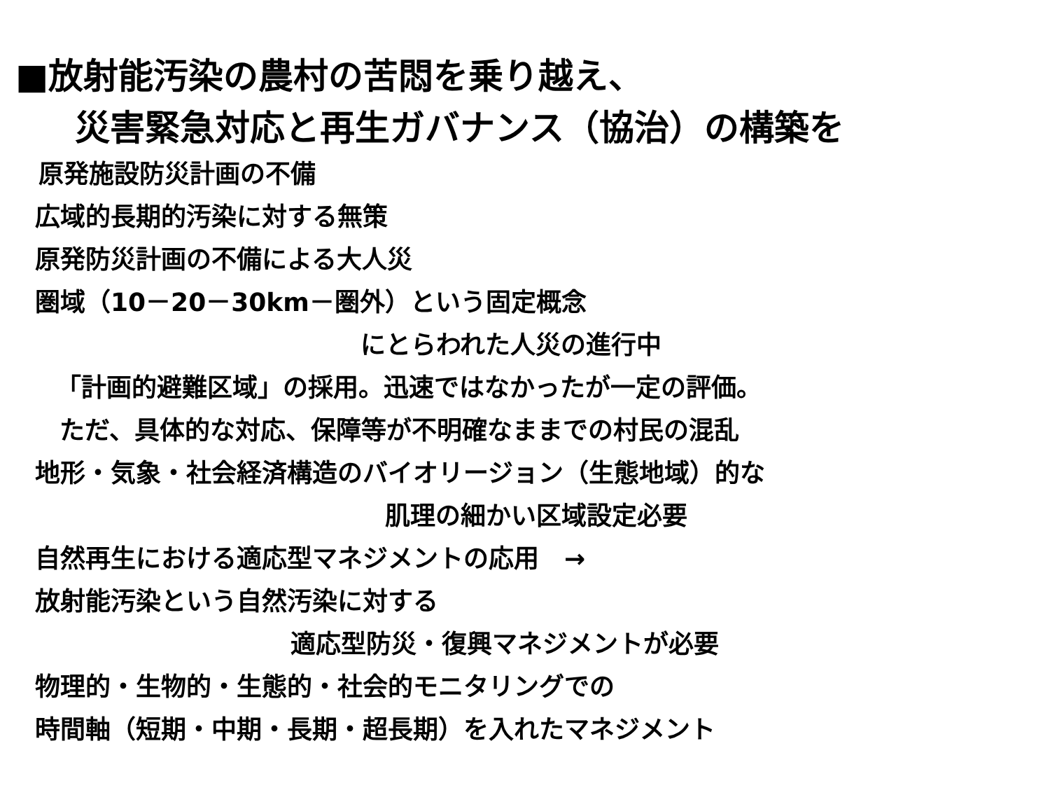■放射能汚染の農村の苦悶を乗り越え、
災害緊急対応と再生ガバナンス（協治）の構築を
原発施設防災計画の不備
広域的長期的汚染に対する無策
原発防災計画の不備による大人災
圏域（10－20－30km－圏外）という固定概念
にとらわれた人災の進行中
「計画的避難区域」の採用。迅速ではなかったが一定の評価。
ただ、具体的な対応、保障等が不明確なままでの村民の混乱
地形・気象・社会経済構造のバイオリージョン（生態地域）的な
肌理の細かい区域設定必要
自然再生における適応型マネジメントの応用　→
放射能汚染という自然汚染に対する
適応型防災・復興マネジメントが必要
物理的・生物的・生態的・社会的モニタリングでの
時間軸（短期・中期・長期・超長期）を入れたマネジメント